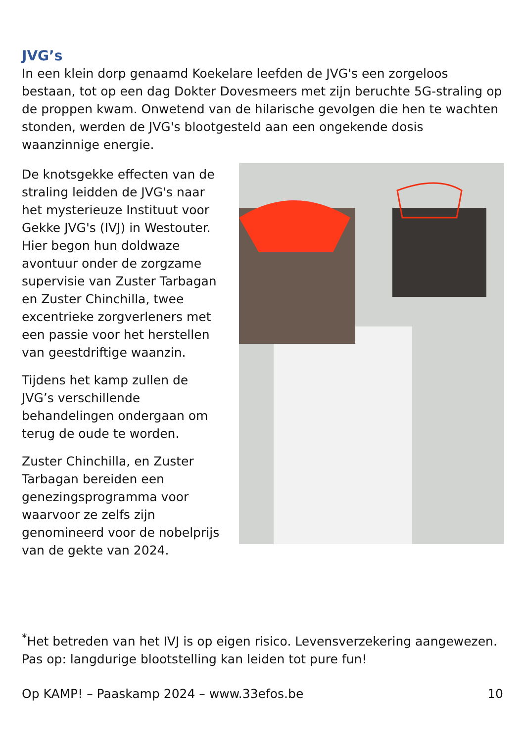JVG’s
In een klein dorp genaamd Koekelare leefden de JVG's een zorgeloos bestaan, tot op een dag Dokter Dovesmeers met zijn beruchte 5G-straling op de proppen kwam. Onwetend van de hilarische gevolgen die hen te wachten stonden, werden de JVG's blootgesteld aan een ongekende dosis waanzinnige energie.
De knotsgekke effecten van de straling leidden de JVG's naar het mysterieuze Instituut voor Gekke JVG's (IVJ) in Westouter. Hier begon hun doldwaze avontuur onder de zorgzame supervisie van Zuster Tarbagan en Zuster Chinchilla, twee excentrieke zorgverleners met een passie voor het herstellen van geestdriftige waanzin.
Tijdens het kamp zullen de JVG’s verschillende behandelingen ondergaan om terug de oude te worden.
Zuster Chinchilla, en Zuster Tarbagan bereiden een genezingsprogramma voor waarvoor ze zelfs zijn genomineerd voor de nobelprijs van de gekte van 2024.
<sup>*</sup> Het betreden van het IVJ is op eigen risico. Levensverzekering aangewezen. Pas op: langdurige blootstelling kan leiden tot pure fun!
Op KAMP! – Paaskamp 2024 – www.33efos.be 10